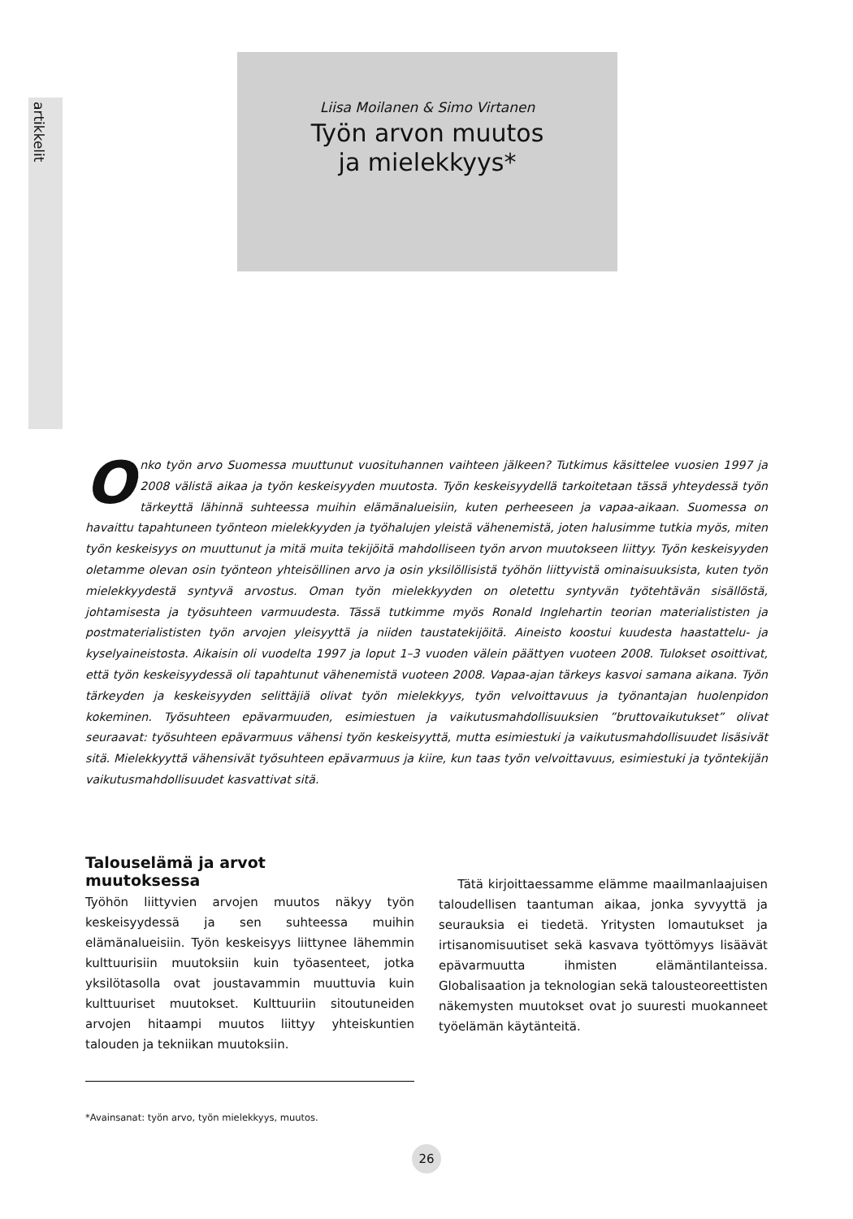artikkelit
Liisa Moilanen & Simo Virtanen
Työn arvon muutos
ja mielekkyys*
Onko työn arvo Suomessa muuttunut vuosituhannen vaihteen jälkeen? Tutkimus käsittelee vuosien 1997 ja 2008 välistä aikaa ja työn keskeisyyden muutosta. Työn keskeisyydellä tarkoitetaan tässä yhteydessä työn tärkeyttä lähinnä suhteessa muihin elämänalueisiin, kuten perheeseen ja vapaa-aikaan. Suomessa on havaittu tapahtuneen työnteon mielekkyyden ja työhalujen yleistä vähenemistä, joten halusimme tutkia myös, miten työn keskeisyys on muuttunut ja mitä muita tekijöitä mahdolliseen työn arvon muutokseen liittyy. Työn keskeisyyden oletamme olevan osin työnteon yhteisöllinen arvo ja osin yksilöllisistä työhön liittyvistä ominaisuuksista, kuten työn mielekkyydestä syntyvä arvostus. Oman työn mielekkyyden on oletettu syntyvän työtehtävän sisällöstä, johtamisesta ja työsuhteen varmuudesta. Tässä tutkimme myös Ronald Inglehartin teorian materialististen ja postmaterialististen työn arvojen yleisyyttä ja niiden taustatekijöitä. Aineisto koostui kuudesta haastattelu- ja kyselyaineistosta. Aikaisin oli vuodelta 1997 ja loput 1–3 vuoden välein päättyen vuoteen 2008. Tulokset osoittivat, että työn keskeisyydessä oli tapahtunut vähenemistä vuoteen 2008. Vapaa-ajan tärkeys kasvoi samana aikana. Työn tärkeyden ja keskeisyyden selittäjiä olivat työn mielekkyys, työn velvoittavuus ja työnantajan huolenpidon kokeminen. Työsuhteen epävarmuuden, esimiestuen ja vaikutusmahdollisuuksien ”bruttovaikutukset” olivat seuraavat: työsuhteen epävarmuus vähensi työn keskeisyyttä, mutta esimiestuki ja vaikutusmahdollisuudet lisäsivät sitä. Mielekkyyttä vähensivät työsuhteen epävarmuus ja kiire, kun taas työn velvoittavuus, esimiestuki ja työntekijän vaikutusmahdollisuudet kasvattivat sitä.
Talouselämä ja arvot
muutoksessa
Työhön liittyvien arvojen muutos näkyy työn keskeisyydessä ja sen suhteessa muihin elämänalueisiin. Työn keskeisyys liittynee lähemmin kulttuurisiin muutoksiin kuin työasenteet, jotka yksilötasolla ovat joustavammin muuttuvia kuin kulttuuriset muutokset. Kulttuuriin sitoutuneiden arvojen hitaampi muutos liittyy yhteiskuntien talouden ja tekniikan muutoksiin.
*Avainsanat: työn arvo, työn mielekkyys, muutos.
Tätä kirjoittaessamme elämme maailmanlaajuisen taloudellisen taantuman aikaa, jonka syvyyttä ja seurauksia ei tiedetä. Yritysten lomautukset ja irtisanomisuutiset sekä kasvava työttömyys lisäävät epävarmuutta ihmisten elämäntilanteissa. Globalisaation ja teknologian sekä talousteoreettisten näkemysten muutokset ovat jo suuresti muokanneet työelämän käytänteitä.
26